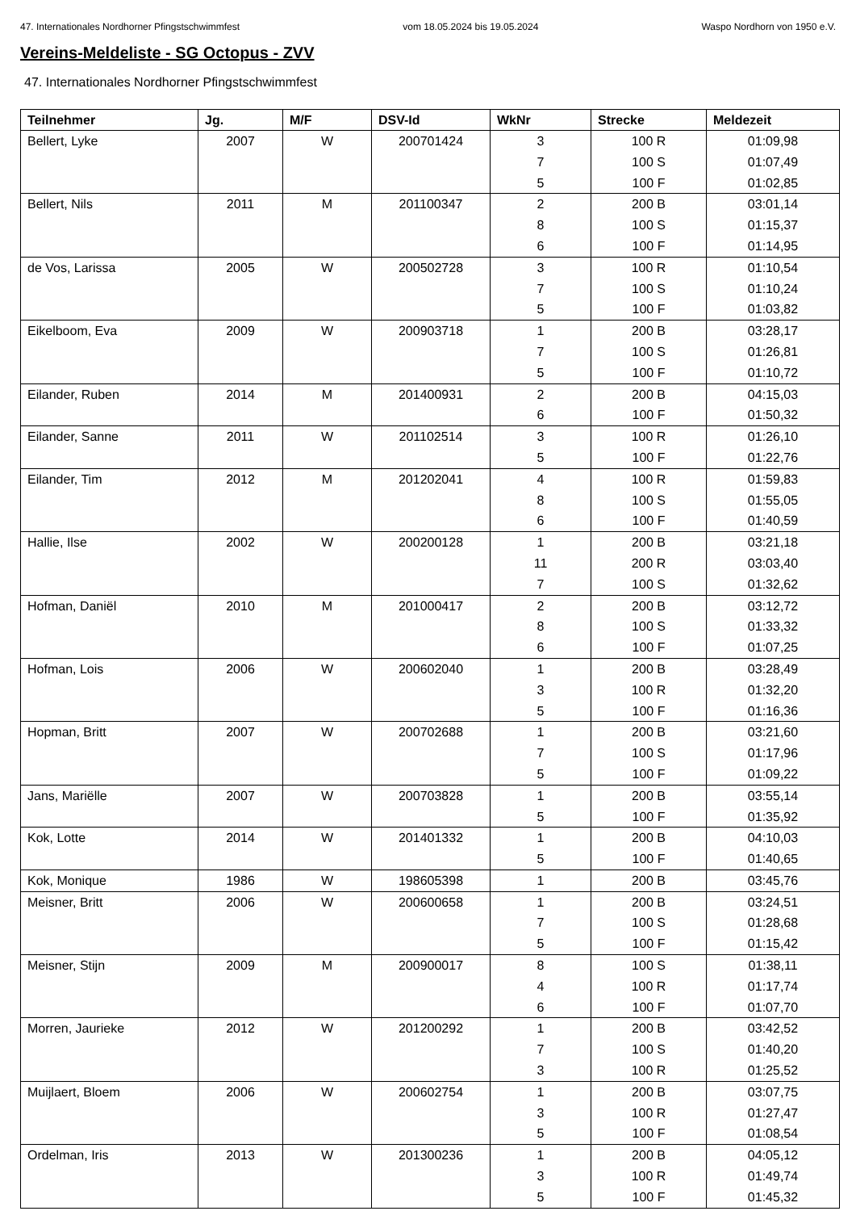47. Internationales Nordhorner Pfingstschwimmfest vom 18.05.2024 bis 19.05.2024 Waspo Nordhorn von 1950 e.V.
Vereins-Meldeliste - SG Octopus - ZVV
47. Internationales Nordhorner Pfingstschwimmfest
| Teilnehmer | Jg. | M/F | DSV-Id | WkNr | Strecke | Meldezeit |
| --- | --- | --- | --- | --- | --- | --- |
| Bellert, Lyke | 2007 | W | 200701424 | 3 | 100 R | 01:09,98 |
| | | | | 7 | 100 S | 01:07,49 |
| | | | | 5 | 100 F | 01:02,85 |
| Bellert, Nils | 2011 | M | 201100347 | 2 | 200 B | 03:01,14 |
| | | | | 8 | 100 S | 01:15,37 |
| | | | | 6 | 100 F | 01:14,95 |
| de Vos, Larissa | 2005 | W | 200502728 | 3 | 100 R | 01:10,54 |
| | | | | 7 | 100 S | 01:10,24 |
| | | | | 5 | 100 F | 01:03,82 |
| Eikelboom, Eva | 2009 | W | 200903718 | 1 | 200 B | 03:28,17 |
| | | | | 7 | 100 S | 01:26,81 |
| | | | | 5 | 100 F | 01:10,72 |
| Eilander, Ruben | 2014 | M | 201400931 | 2 | 200 B | 04:15,03 |
| | | | | 6 | 100 F | 01:50,32 |
| Eilander, Sanne | 2011 | W | 201102514 | 3 | 100 R | 01:26,10 |
| | | | | 5 | 100 F | 01:22,76 |
| Eilander, Tim | 2012 | M | 201202041 | 4 | 100 R | 01:59,83 |
| | | | | 8 | 100 S | 01:55,05 |
| | | | | 6 | 100 F | 01:40,59 |
| Hallie, Ilse | 2002 | W | 200200128 | 1 | 200 B | 03:21,18 |
| | | | | 11 | 200 R | 03:03,40 |
| | | | | 7 | 100 S | 01:32,62 |
| Hofman, Daniël | 2010 | M | 201000417 | 2 | 200 B | 03:12,72 |
| | | | | 8 | 100 S | 01:33,32 |
| | | | | 6 | 100 F | 01:07,25 |
| Hofman, Lois | 2006 | W | 200602040 | 1 | 200 B | 03:28,49 |
| | | | | 3 | 100 R | 01:32,20 |
| | | | | 5 | 100 F | 01:16,36 |
| Hopman, Britt | 2007 | W | 200702688 | 1 | 200 B | 03:21,60 |
| | | | | 7 | 100 S | 01:17,96 |
| | | | | 5 | 100 F | 01:09,22 |
| Jans, Mariëlle | 2007 | W | 200703828 | 1 | 200 B | 03:55,14 |
| | | | | 5 | 100 F | 01:35,92 |
| Kok, Lotte | 2014 | W | 201401332 | 1 | 200 B | 04:10,03 |
| | | | | 5 | 100 F | 01:40,65 |
| Kok, Monique | 1986 | W | 198605398 | 1 | 200 B | 03:45,76 |
| Meisner, Britt | 2006 | W | 200600658 | 1 | 200 B | 03:24,51 |
| | | | | 7 | 100 S | 01:28,68 |
| | | | | 5 | 100 F | 01:15,42 |
| Meisner, Stijn | 2009 | M | 200900017 | 8 | 100 S | 01:38,11 |
| | | | | 4 | 100 R | 01:17,74 |
| | | | | 6 | 100 F | 01:07,70 |
| Morren, Jaurieke | 2012 | W | 201200292 | 1 | 200 B | 03:42,52 |
| | | | | 7 | 100 S | 01:40,20 |
| | | | | 3 | 100 R | 01:25,52 |
| Muijlaert, Bloem | 2006 | W | 200602754 | 1 | 200 B | 03:07,75 |
| | | | | 3 | 100 R | 01:27,47 |
| | | | | 5 | 100 F | 01:08,54 |
| Ordelman, Iris | 2013 | W | 201300236 | 1 | 200 B | 04:05,12 |
| | | | | 3 | 100 R | 01:49,74 |
| | | | | 5 | 100 F | 01:45,32 |